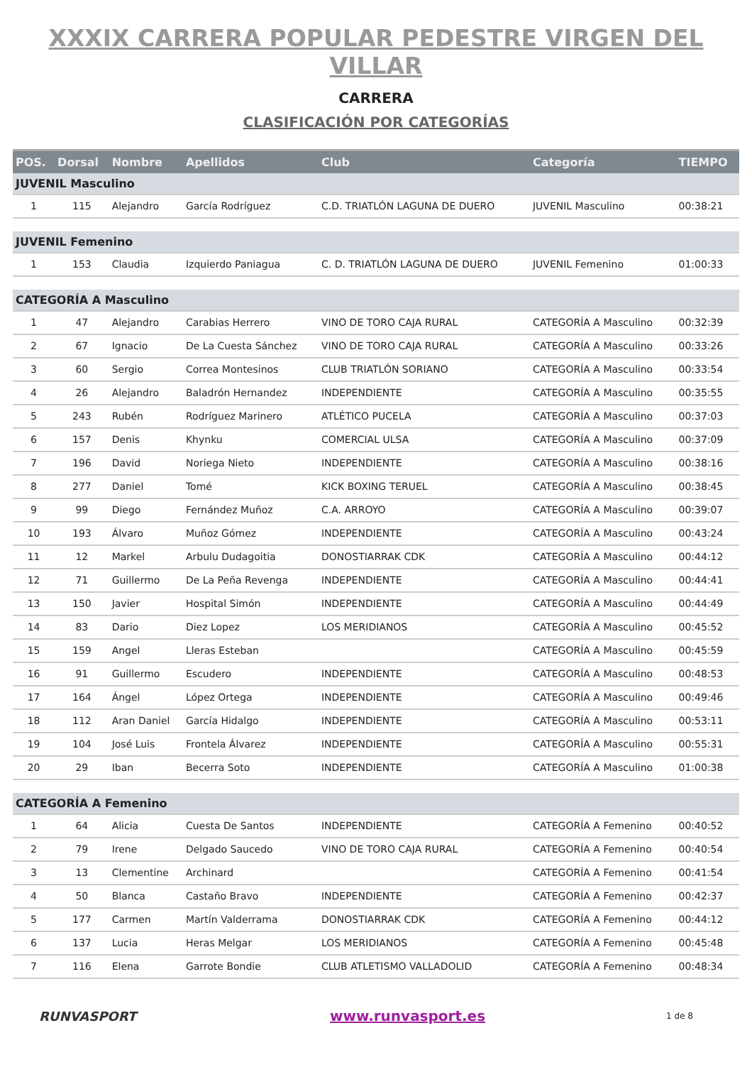XXXIX CARRERA POPULAR PEDESTRE VIRGEN DEL VILLAR
CARRERA
CLASIFICACIÓN POR CATEGORÍAS
| POS. | Dorsal | Nombre | Apellidos | Club | Categoría | TIEMPO |
| --- | --- | --- | --- | --- | --- | --- |
| JUVENIL Masculino | | | | | | |
| 1 | 115 | Alejandro | García Rodríguez | C.D. TRIATLÓN LAGUNA DE DUERO | JUVENIL Masculino | 00:38:21 |
| JUVENIL Femenino | | | | | | |
| 1 | 153 | Claudia | Izquierdo Paniagua | C. D. TRIATLÓN LAGUNA DE DUERO | JUVENIL Femenino | 01:00:33 |
| CATEGORÍA A Masculino | | | | | | |
| 1 | 47 | Alejandro | Carabias Herrero | VINO DE TORO CAJA RURAL | CATEGORÍA A Masculino | 00:32:39 |
| 2 | 67 | Ignacio | De La Cuesta Sánchez | VINO DE TORO CAJA RURAL | CATEGORÍA A Masculino | 00:33:26 |
| 3 | 60 | Sergio | Correa Montesinos | CLUB TRIATLÓN SORIANO | CATEGORÍA A Masculino | 00:33:54 |
| 4 | 26 | Alejandro | Baladrón Hernandez | INDEPENDIENTE | CATEGORÍA A Masculino | 00:35:55 |
| 5 | 243 | Rubén | Rodríguez Marinero | ATLÉTICO PUCELA | CATEGORÍA A Masculino | 00:37:03 |
| 6 | 157 | Denis | Khynku | COMERCIAL ULSA | CATEGORÍA A Masculino | 00:37:09 |
| 7 | 196 | David | Noriega Nieto | INDEPENDIENTE | CATEGORÍA A Masculino | 00:38:16 |
| 8 | 277 | Daniel | Tomé | KICK BOXING TERUEL | CATEGORÍA A Masculino | 00:38:45 |
| 9 | 99 | Diego | Fernández Muñoz | C.A. ARROYO | CATEGORÍA A Masculino | 00:39:07 |
| 10 | 193 | Álvaro | Muñoz Gómez | INDEPENDIENTE | CATEGORÍA A Masculino | 00:43:24 |
| 11 | 12 | Markel | Arbulu Dudagoitia | DONOSTIARRAK CDK | CATEGORÍA A Masculino | 00:44:12 |
| 12 | 71 | Guillermo | De La Peña Revenga | INDEPENDIENTE | CATEGORÍA A Masculino | 00:44:41 |
| 13 | 150 | Javier | Hospital Simón | INDEPENDIENTE | CATEGORÍA A Masculino | 00:44:49 |
| 14 | 83 | Dario | Diez Lopez | LOS MERIDIANOS | CATEGORÍA A Masculino | 00:45:52 |
| 15 | 159 | Angel | Lleras Esteban | | CATEGORÍA A Masculino | 00:45:59 |
| 16 | 91 | Guillermo | Escudero | INDEPENDIENTE | CATEGORÍA A Masculino | 00:48:53 |
| 17 | 164 | Ángel | López Ortega | INDEPENDIENTE | CATEGORÍA A Masculino | 00:49:46 |
| 18 | 112 | Aran Daniel | García Hidalgo | INDEPENDIENTE | CATEGORÍA A Masculino | 00:53:11 |
| 19 | 104 | José Luis | Frontela Álvarez | INDEPENDIENTE | CATEGORÍA A Masculino | 00:55:31 |
| 20 | 29 | Iban | Becerra Soto | INDEPENDIENTE | CATEGORÍA A Masculino | 01:00:38 |
| CATEGORÍA A Femenino | | | | | | |
| 1 | 64 | Alicia | Cuesta De Santos | INDEPENDIENTE | CATEGORÍA A Femenino | 00:40:52 |
| 2 | 79 | Irene | Delgado Saucedo | VINO DE TORO CAJA RURAL | CATEGORÍA A Femenino | 00:40:54 |
| 3 | 13 | Clementine | Archinard | | CATEGORÍA A Femenino | 00:41:54 |
| 4 | 50 | Blanca | Castaño Bravo | INDEPENDIENTE | CATEGORÍA A Femenino | 00:42:37 |
| 5 | 177 | Carmen | Martín Valderrama | DONOSTIARRAK CDK | CATEGORÍA A Femenino | 00:44:12 |
| 6 | 137 | Lucia | Heras Melgar | LOS MERIDIANOS | CATEGORÍA A Femenino | 00:45:48 |
| 7 | 116 | Elena | Garrote Bondie | CLUB ATLETISMO VALLADOLID | CATEGORÍA A Femenino | 00:48:34 |
RUNVASPORT www.runvasport.es
1 de 8